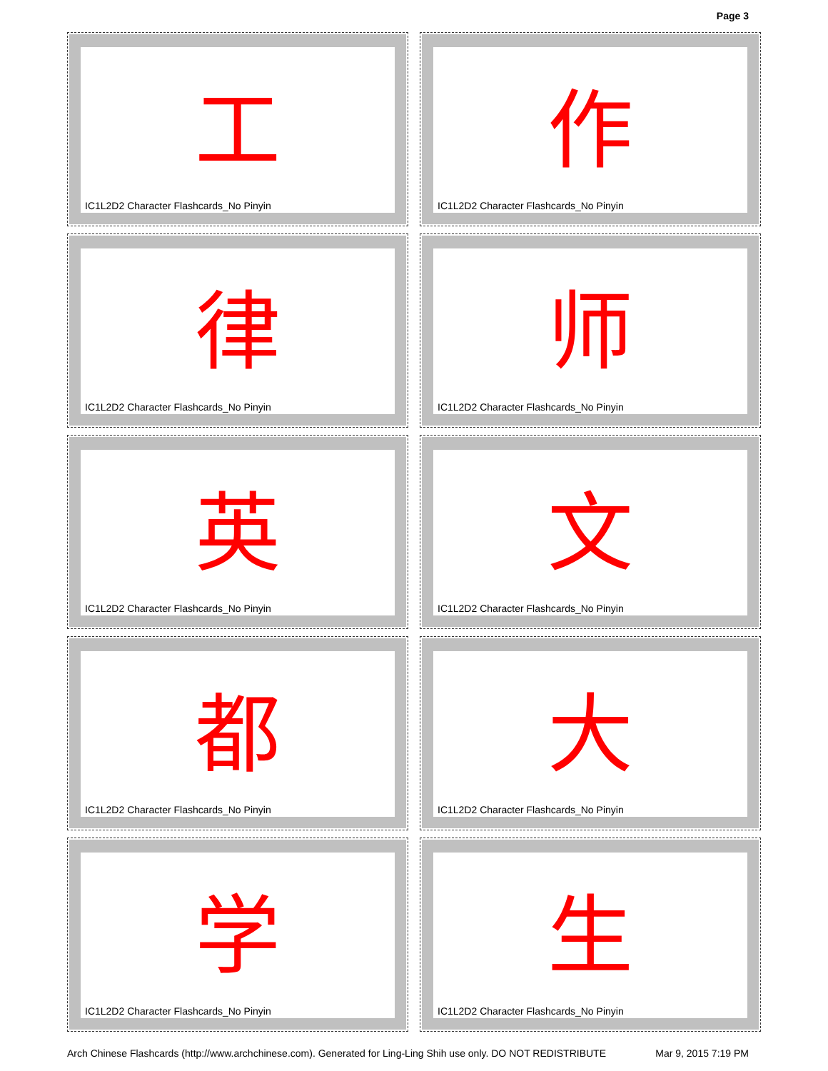Page 3
工
IC1L2D2 Character Flashcards_No Pinyin
作
IC1L2D2 Character Flashcards_No Pinyin
律
IC1L2D2 Character Flashcards_No Pinyin
师
IC1L2D2 Character Flashcards_No Pinyin
英
IC1L2D2 Character Flashcards_No Pinyin
文
IC1L2D2 Character Flashcards_No Pinyin
都
IC1L2D2 Character Flashcards_No Pinyin
大
IC1L2D2 Character Flashcards_No Pinyin
学
IC1L2D2 Character Flashcards_No Pinyin
生
IC1L2D2 Character Flashcards_No Pinyin
Arch Chinese Flashcards (http://www.archchinese.com). Generated for Ling-Ling Shih use only. DO NOT REDISTRIBUTE Mar 9, 2015 7:19 PM